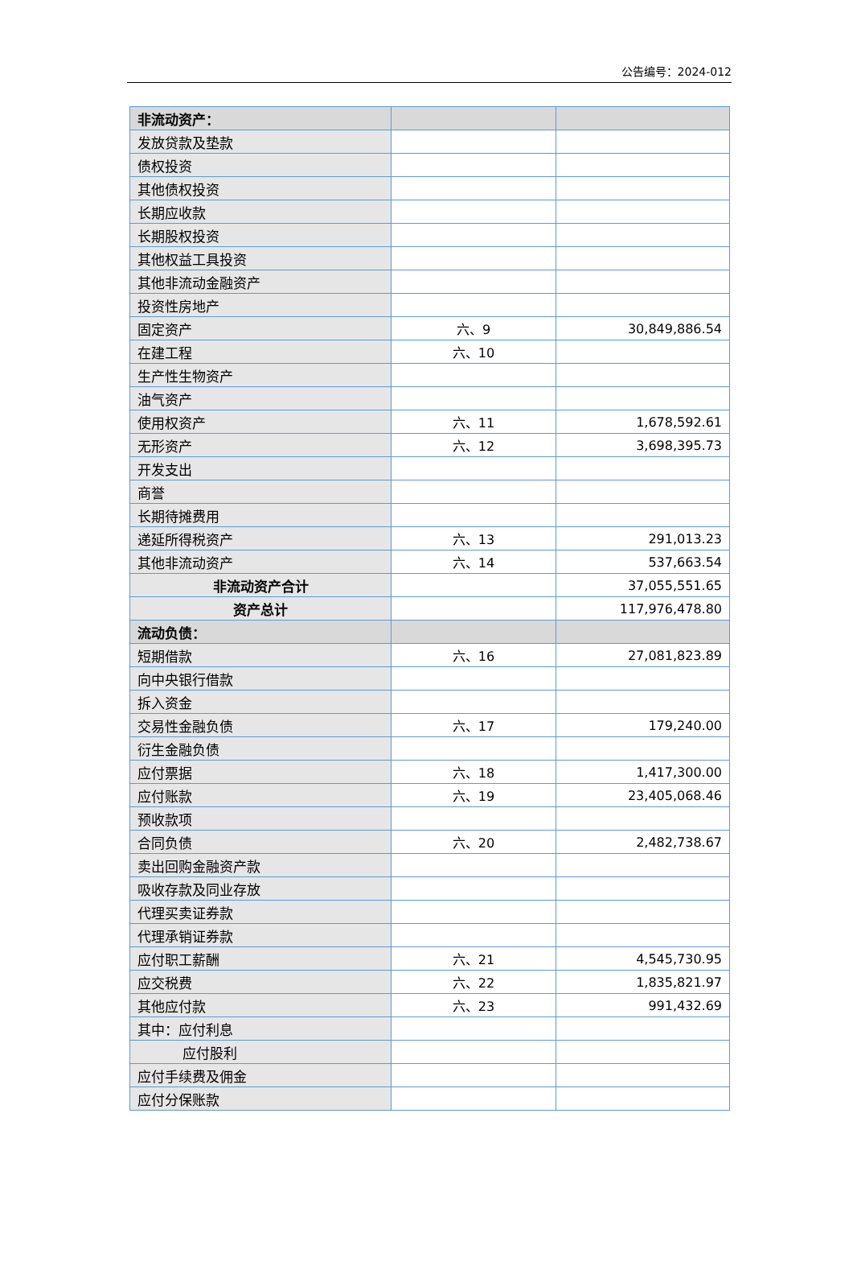公告编号：2024-012
| 非流动资产： | | |
| 发放贷款及垫款 | | |
| 债权投资 | | |
| 其他债权投资 | | |
| 长期应收款 | | |
| 长期股权投资 | | |
| 其他权益工具投资 | | |
| 其他非流动金融资产 | | |
| 投资性房地产 | | |
| 固定资产 | 六、9 | 30,849,886.54 |
| 在建工程 | 六、10 | |
| 生产性生物资产 | | |
| 油气资产 | | |
| 使用权资产 | 六、11 | 1,678,592.61 |
| 无形资产 | 六、12 | 3,698,395.73 |
| 开发支出 | | |
| 商誉 | | |
| 长期待摊费用 | | |
| 递延所得税资产 | 六、13 | 291,013.23 |
| 其他非流动资产 | 六、14 | 537,663.54 |
| 非流动资产合计 | | 37,055,551.65 |
| 资产总计 | | 117,976,478.80 |
| 流动负债： | | |
| 短期借款 | 六、16 | 27,081,823.89 |
| 向中央银行借款 | | |
| 拆入资金 | | |
| 交易性金融负债 | 六、17 | 179,240.00 |
| 衍生金融负债 | | |
| 应付票据 | 六、18 | 1,417,300.00 |
| 应付账款 | 六、19 | 23,405,068.46 |
| 预收款项 | | |
| 合同负债 | 六、20 | 2,482,738.67 |
| 卖出回购金融资产款 | | |
| 吸收存款及同业存放 | | |
| 代理买卖证券款 | | |
| 代理承销证券款 | | |
| 应付职工薪酬 | 六、21 | 4,545,730.95 |
| 应交税费 | 六、22 | 1,835,821.97 |
| 其他应付款 | 六、23 | 991,432.69 |
| 其中：应付利息 | | |
| 应付股利 | | |
| 应付手续费及佣金 | | |
| 应付分保账款 | | |